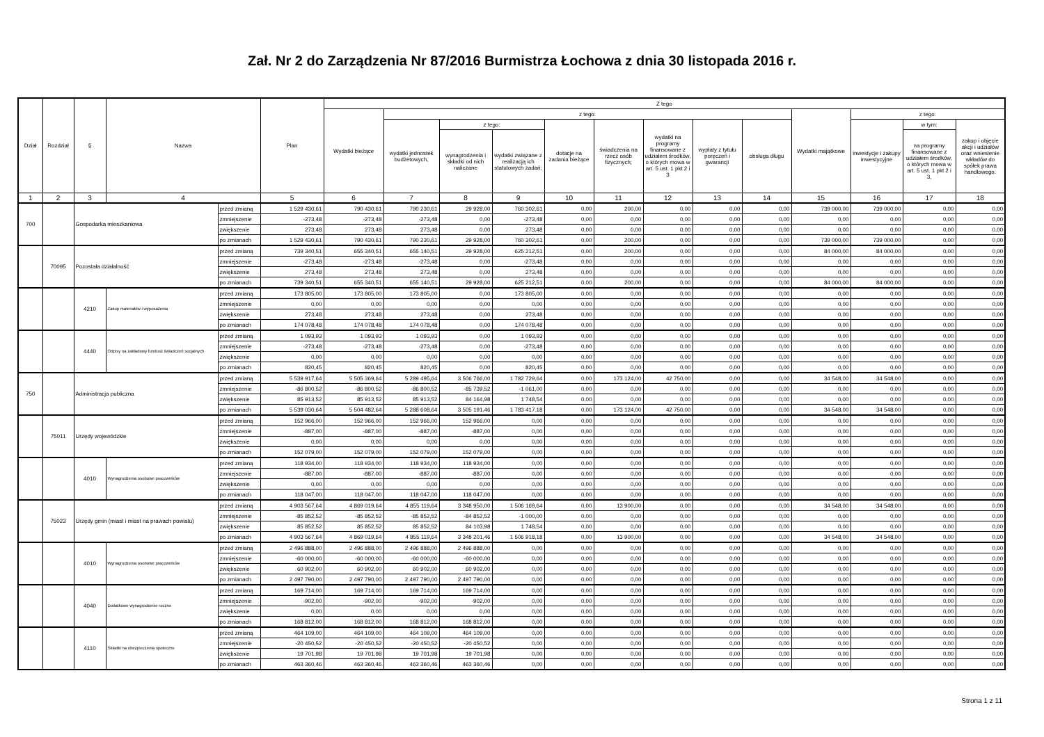Zał. Nr 2 do Zarządzenia Nr 87/2016 Burmistrza Łochowa z dnia 30 listopada 2016 r.
| Dział | Rozdział | § | Nazwa | | Plan | Z tego | | | | | | | | | | | | |
| --- | --- | --- | --- | --- | --- | --- | --- | --- | --- | --- | --- | --- | --- | --- | --- | --- | --- | --- |
| | | | | | | Wydatki bieżące | z tego: | | | | | | | | Wydatki majątkowe | z tego: | | |
| | | | | | | | wydatki jednostek budżetowych, | z tego: | | dotacje na zadania bieżące | świadczenia na rzecz osób fizycznych; | wydatki na programy finansowane z udziałem środków, o których mowa w art. 5 ust. 1 pkt 2 i 3 | wypłaty z tytułu poręczeń i gwarancji | obsługa długu | | inwestycje i zakupy inwestycyjne | w tym: | zakup i objęcie akcji i udziałów oraz wniesienie wkładów do spółek prawa handlowego. |
| | | | | | | | | wynagrodzenia i składki od nich naliczane | wydatki związane z realizacją ich statutowych zadań; | | | | | | | | na programy finansowane z udziałem środków, o których mowa w art. 5 ust. 1 pkt 2 i 3, | |
| 1 | 2 | 3 | 4 | | 5 | 6 | 7 | 8 | 9 | 10 | 11 | 12 | 13 | 14 | 15 | 16 | 17 | 18 |
| 700 | | Gospodarka mieszkaniowa | | przed zmianą | 1 529 430,61 | 790 430,61 | 790 230,61 | 29 928,00 | 760 302,61 | 0,00 | 200,00 | 0,00 | 0,00 | 0,00 | 739 000,00 | 739 000,00 | 0,00 | 0,00 |
| | | | | zmniejszenie | -273,48 | -273,48 | -273,48 | 0,00 | -273,48 | 0,00 | 0,00 | 0,00 | 0,00 | 0,00 | 0,00 | 0,00 | 0,00 | 0,00 |
| | | | | zwiększenie | 273,48 | 273,48 | 273,48 | 0,00 | 273,48 | 0,00 | 0,00 | 0,00 | 0,00 | 0,00 | 0,00 | 0,00 | 0,00 | 0,00 |
| | | | | po zmianach | 1 529 430,61 | 790 430,61 | 790 230,61 | 29 928,00 | 760 302,61 | 0,00 | 200,00 | 0,00 | 0,00 | 0,00 | 739 000,00 | 739 000,00 | 0,00 | 0,00 |
| | 70095 | Pozostała działalność | | przed zmianą | 739 340,51 | 655 340,51 | 655 140,51 | 29 928,00 | 625 212,51 | 0,00 | 200,00 | 0,00 | 0,00 | 0,00 | 84 000,00 | 84 000,00 | 0,00 | 0,00 |
| | | | | zmniejszenie | -273,48 | -273,48 | -273,48 | 0,00 | -273,48 | 0,00 | 0,00 | 0,00 | 0,00 | 0,00 | 0,00 | 0,00 | 0,00 | 0,00 |
| | | | | zwiększenie | 273,48 | 273,48 | 273,48 | 0,00 | 273,48 | 0,00 | 0,00 | 0,00 | 0,00 | 0,00 | 0,00 | 0,00 | 0,00 | 0,00 |
| | | | | po zmianach | 739 340,51 | 655 340,51 | 655 140,51 | 29 928,00 | 625 212,51 | 0,00 | 200,00 | 0,00 | 0,00 | 0,00 | 84 000,00 | 84 000,00 | 0,00 | 0,00 |
| | | 4210 | Zakup materiałów i wyposażenia | przed zmianą | 173 805,00 | 173 805,00 | 173 805,00 | 0,00 | 173 805,00 | 0,00 | 0,00 | 0,00 | 0,00 | 0,00 | 0,00 | 0,00 | 0,00 | 0,00 |
| | | | | zmniejszenie | 0,00 | 0,00 | 0,00 | 0,00 | 0,00 | 0,00 | 0,00 | 0,00 | 0,00 | 0,00 | 0,00 | 0,00 | 0,00 | 0,00 |
| | | | | zwiększenie | 273,48 | 273,48 | 273,48 | 0,00 | 273,48 | 0,00 | 0,00 | 0,00 | 0,00 | 0,00 | 0,00 | 0,00 | 0,00 | 0,00 |
| | | | | po zmianach | 174 078,48 | 174 078,48 | 174 078,48 | 0,00 | 174 078,48 | 0,00 | 0,00 | 0,00 | 0,00 | 0,00 | 0,00 | 0,00 | 0,00 | 0,00 |
| | | 4440 | Odpisy na zakładowy fundusz świadczeń socjalnych | przed zmianą | 1 093,93 | 1 093,93 | 1 093,93 | 0,00 | 1 093,93 | 0,00 | 0,00 | 0,00 | 0,00 | 0,00 | 0,00 | 0,00 | 0,00 | 0,00 |
| | | | | zmniejszenie | -273,48 | -273,48 | -273,48 | 0,00 | -273,48 | 0,00 | 0,00 | 0,00 | 0,00 | 0,00 | 0,00 | 0,00 | 0,00 | 0,00 |
| | | | | zwiększenie | 0,00 | 0,00 | 0,00 | 0,00 | 0,00 | 0,00 | 0,00 | 0,00 | 0,00 | 0,00 | 0,00 | 0,00 | 0,00 | 0,00 |
| | | | | po zmianach | 820,45 | 820,45 | 820,45 | 0,00 | 820,45 | 0,00 | 0,00 | 0,00 | 0,00 | 0,00 | 0,00 | 0,00 | 0,00 | 0,00 |
| 750 | | Administracja publiczna | | przed zmianą | 5 539 917,64 | 5 505 369,64 | 5 289 495,64 | 3 506 766,00 | 1 782 729,64 | 0,00 | 173 124,00 | 42 750,00 | 0,00 | 0,00 | 34 548,00 | 34 548,00 | 0,00 | 0,00 |
| | | | | zmniejszenie | -86 800,52 | -86 800,52 | -86 800,52 | -85 739,52 | -1 061,00 | 0,00 | 0,00 | 0,00 | 0,00 | 0,00 | 0,00 | 0,00 | 0,00 | 0,00 |
| | | | | zwiększenie | 85 913,52 | 85 913,52 | 85 913,52 | 84 164,98 | 1 748,54 | 0,00 | 0,00 | 0,00 | 0,00 | 0,00 | 0,00 | 0,00 | 0,00 | 0,00 |
| | | | | po zmianach | 5 539 030,64 | 5 504 482,64 | 5 288 608,64 | 3 505 191,46 | 1 783 417,18 | 0,00 | 173 124,00 | 42 750,00 | 0,00 | 0,00 | 34 548,00 | 34 548,00 | 0,00 | 0,00 |
| | 75011 | Urzędy wojewódzkie | | przed zmianą | 152 966,00 | 152 966,00 | 152 966,00 | 152 966,00 | 0,00 | 0,00 | 0,00 | 0,00 | 0,00 | 0,00 | 0,00 | 0,00 | 0,00 | 0,00 |
| | | | | zmniejszenie | -887,00 | -887,00 | -887,00 | -887,00 | 0,00 | 0,00 | 0,00 | 0,00 | 0,00 | 0,00 | 0,00 | 0,00 | 0,00 | 0,00 |
| | | | | zwiększenie | 0,00 | 0,00 | 0,00 | 0,00 | 0,00 | 0,00 | 0,00 | 0,00 | 0,00 | 0,00 | 0,00 | 0,00 | 0,00 | 0,00 |
| | | | | po zmianach | 152 079,00 | 152 079,00 | 152 079,00 | 152 079,00 | 0,00 | 0,00 | 0,00 | 0,00 | 0,00 | 0,00 | 0,00 | 0,00 | 0,00 | 0,00 |
| | | 4010 | Wynagrodzenia osobowe pracowników | przed zmianą | 118 934,00 | 118 934,00 | 118 934,00 | 118 934,00 | 0,00 | 0,00 | 0,00 | 0,00 | 0,00 | 0,00 | 0,00 | 0,00 | 0,00 | 0,00 |
| | | | | zmniejszenie | -887,00 | -887,00 | -887,00 | -887,00 | 0,00 | 0,00 | 0,00 | 0,00 | 0,00 | 0,00 | 0,00 | 0,00 | 0,00 | 0,00 |
| | | | | zwiększenie | 0,00 | 0,00 | 0,00 | 0,00 | 0,00 | 0,00 | 0,00 | 0,00 | 0,00 | 0,00 | 0,00 | 0,00 | 0,00 | 0,00 |
| | | | | po zmianach | 118 047,00 | 118 047,00 | 118 047,00 | 118 047,00 | 0,00 | 0,00 | 0,00 | 0,00 | 0,00 | 0,00 | 0,00 | 0,00 | 0,00 | 0,00 |
| | 75023 | Urzędy gmin (miast i miast na prawach powiatu) | | przed zmianą | 4 903 567,64 | 4 869 019,64 | 4 855 119,64 | 3 348 950,00 | 1 506 169,64 | 0,00 | 13 900,00 | 0,00 | 0,00 | 0,00 | 34 548,00 | 34 548,00 | 0,00 | 0,00 |
| | | | | zmniejszenie | -85 852,52 | -85 852,52 | -85 852,52 | -84 852,52 | -1 000,00 | 0,00 | 0,00 | 0,00 | 0,00 | 0,00 | 0,00 | 0,00 | 0,00 | 0,00 |
| | | | | zwiększenie | 85 852,52 | 85 852,52 | 85 852,52 | 84 103,98 | 1 748,54 | 0,00 | 0,00 | 0,00 | 0,00 | 0,00 | 0,00 | 0,00 | 0,00 | 0,00 |
| | | | | po zmianach | 4 903 567,64 | 4 869 019,64 | 4 855 119,64 | 3 348 201,46 | 1 506 918,18 | 0,00 | 13 900,00 | 0,00 | 0,00 | 0,00 | 34 548,00 | 34 548,00 | 0,00 | 0,00 |
| | | 4010 | Wynagrodzenia osobowe pracowników | przed zmianą | 2 496 888,00 | 2 496 888,00 | 2 496 888,00 | 2 496 888,00 | 0,00 | 0,00 | 0,00 | 0,00 | 0,00 | 0,00 | 0,00 | 0,00 | 0,00 | 0,00 |
| | | | | zmniejszenie | -60 000,00 | -60 000,00 | -60 000,00 | -60 000,00 | 0,00 | 0,00 | 0,00 | 0,00 | 0,00 | 0,00 | 0,00 | 0,00 | 0,00 | 0,00 |
| | | | | zwiększenie | 60 902,00 | 60 902,00 | 60 902,00 | 60 902,00 | 0,00 | 0,00 | 0,00 | 0,00 | 0,00 | 0,00 | 0,00 | 0,00 | 0,00 | 0,00 |
| | | | | po zmianach | 2 497 790,00 | 2 497 790,00 | 2 497 790,00 | 2 497 790,00 | 0,00 | 0,00 | 0,00 | 0,00 | 0,00 | 0,00 | 0,00 | 0,00 | 0,00 | 0,00 |
| | | 4040 | Dodatkowe wynagrodzenie roczne | przed zmianą | 169 714,00 | 169 714,00 | 169 714,00 | 169 714,00 | 0,00 | 0,00 | 0,00 | 0,00 | 0,00 | 0,00 | 0,00 | 0,00 | 0,00 | 0,00 |
| | | | | zmniejszenie | -902,00 | -902,00 | -902,00 | -902,00 | 0,00 | 0,00 | 0,00 | 0,00 | 0,00 | 0,00 | 0,00 | 0,00 | 0,00 | 0,00 |
| | | | | zwiększenie | 0,00 | 0,00 | 0,00 | 0,00 | 0,00 | 0,00 | 0,00 | 0,00 | 0,00 | 0,00 | 0,00 | 0,00 | 0,00 | 0,00 |
| | | | | po zmianach | 168 812,00 | 168 812,00 | 168 812,00 | 168 812,00 | 0,00 | 0,00 | 0,00 | 0,00 | 0,00 | 0,00 | 0,00 | 0,00 | 0,00 | 0,00 |
| | | 4110 | Składki na ubezpieczenia społeczne | przed zmianą | 464 109,00 | 464 109,00 | 464 109,00 | 464 109,00 | 0,00 | 0,00 | 0,00 | 0,00 | 0,00 | 0,00 | 0,00 | 0,00 | 0,00 | 0,00 |
| | | | | zmniejszenie | -20 450,52 | -20 450,52 | -20 450,52 | -20 450,52 | 0,00 | 0,00 | 0,00 | 0,00 | 0,00 | 0,00 | 0,00 | 0,00 | 0,00 | 0,00 |
| | | | | zwiększenie | 19 701,98 | 19 701,98 | 19 701,98 | 19 701,98 | 0,00 | 0,00 | 0,00 | 0,00 | 0,00 | 0,00 | 0,00 | 0,00 | 0,00 | 0,00 |
| | | | | po zmianach | 463 360,46 | 463 360,46 | 463 360,46 | 463 360,46 | 0,00 | 0,00 | 0,00 | 0,00 | 0,00 | 0,00 | 0,00 | 0,00 | 0,00 | 0,00 |
Strona 1 z 11